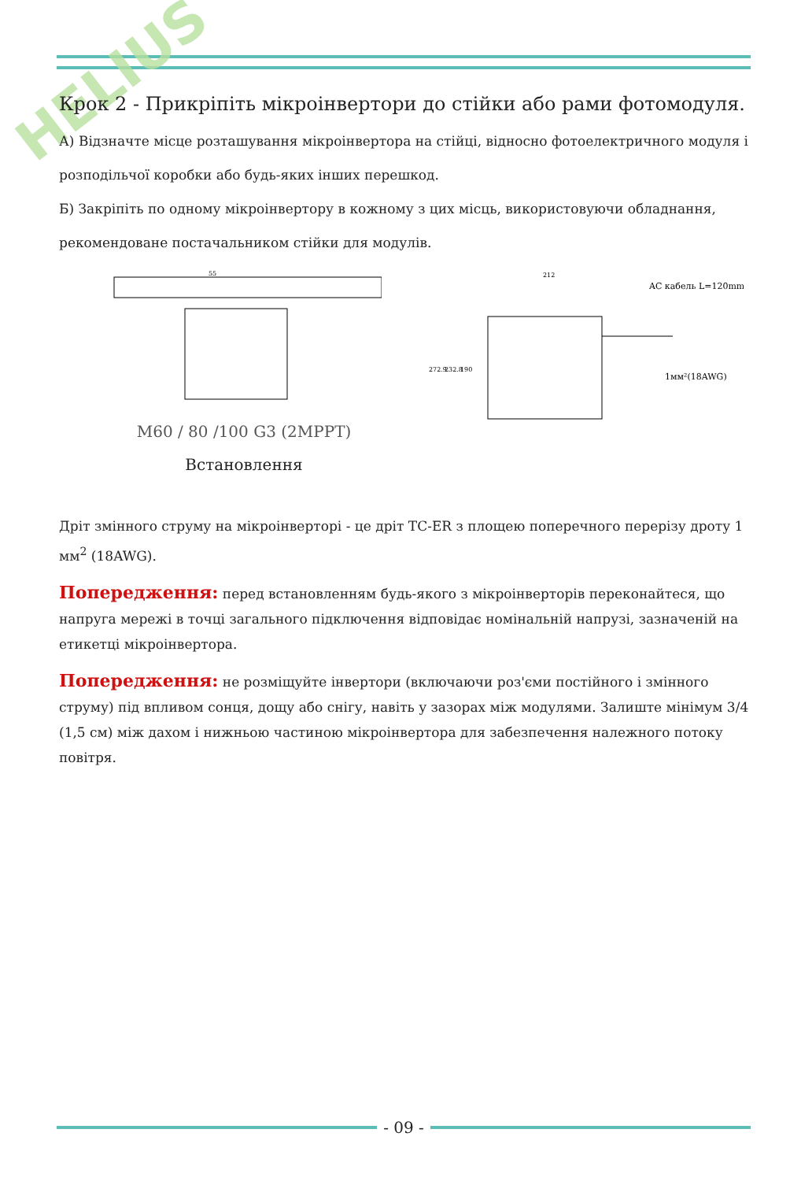HELIUS
Крок 2 - Прикріпіть мікроінвертори до стійки або рами фотомодуля.
А) Відзначте місце розташування мікроінвертора на стійці, відносно фотоелектричного модуля і розподільчої коробки або будь-яких інших перешкод.
Б) Закріпіть по одному мікроінвертору в кожному з цих місць, використовуючи обладнання, рекомендоване постачальником стійки для модулів.
55
M60 / 80 /100 G3 (2MPPT)
Встановлення
212
AC кабель L=120mm
1мм²(18AWG)
272.9
232.8
190
Дріт змінного струму на мікроінверторі - це дріт TC-ER з площею поперечного перерізу дроту 1 мм<sup>2</sup> (18AWG).
Попередження: перед встановленням будь-якого з мікроінверторів переконайтеся, що напруга мережі в точці загального підключення відповідає номінальній напрузі, зазначеній на етикетці мікроінвертора.
Попередження: не розміщуйте інвертори (включаючи роз'єми постійного і змінного струму) під впливом сонця, дощу або снігу, навіть у зазорах між модулями. Залиште мінімум 3/4 (1,5 см) між дахом і нижньою частиною мікроінвертора для забезпечення належного потоку повітря.
- 09 -